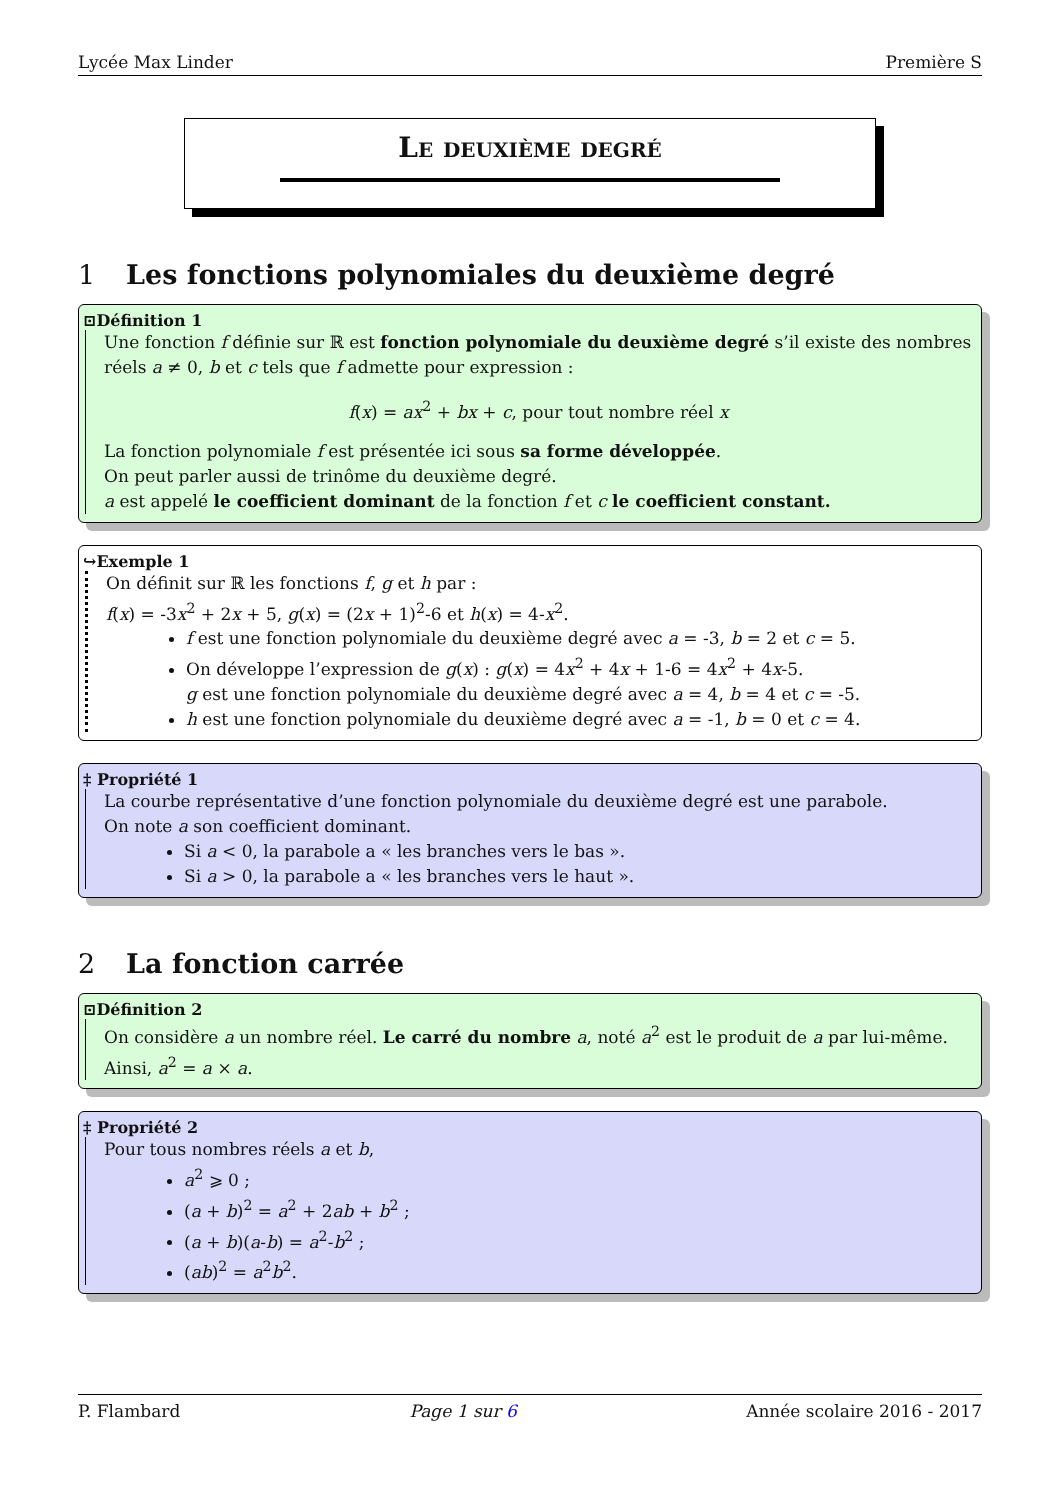Lycée Max Linder Première S
Le deuxième degré
1 Les fonctions polynomiales du deuxième degré
⊡Définition 1
Une fonction f définie sur ℝ est fonction polynomiale du deuxième degré s’il existe des nombres réels a ≠ 0, b et c tels que f admette pour expression :
f(x) = ax<sup>2</sup> + bx + c, pour tout nombre réel x
La fonction polynomiale f est présentée ici sous sa forme développée.
On peut parler aussi de trinôme du deuxième degré.
a est appelé le coefficient dominant de la fonction f et c le coefficient constant.
↪Exemple 1
On définit sur ℝ les fonctions f, g et h par :
f(x) = -3x<sup>2</sup> + 2x + 5, g(x) = (2x + 1)<sup>2</sup>-6 et h(x) = 4-x<sup>2</sup>.
f est une fonction polynomiale du deuxième degré avec a = -3, b = 2 et c = 5.
On développe l’expression de g(x) : g(x) = 4x<sup>2</sup> + 4x + 1-6 = 4x<sup>2</sup> + 4x-5.
g est une fonction polynomiale du deuxième degré avec a = 4, b = 4 et c = -5.
h est une fonction polynomiale du deuxième degré avec a = -1, b = 0 et c = 4.
‡ Propriété 1
La courbe représentative d’une fonction polynomiale du deuxième degré est une parabole.
On note a son coefficient dominant.
Si a < 0, la parabole a « les branches vers le bas ».
Si a > 0, la parabole a « les branches vers le haut ».
2 La fonction carrée
⊡Définition 2
On considère a un nombre réel. Le carré du nombre a, noté a<sup>2</sup> est le produit de a par lui-même. Ainsi, a<sup>2</sup> = a × a.
‡ Propriété 2
Pour tous nombres réels a et b,
a<sup>2</sup> ⩾ 0 ;
(a + b)<sup>2</sup> = a<sup>2</sup> + 2ab + b<sup>2</sup> ;
(a + b)(a-b) = a<sup>2</sup>-b<sup>2</sup> ;
(ab)<sup>2</sup> = a<sup>2</sup>b<sup>2</sup>.
P. Flambard Page 1 sur 6 Année scolaire 2016 - 2017